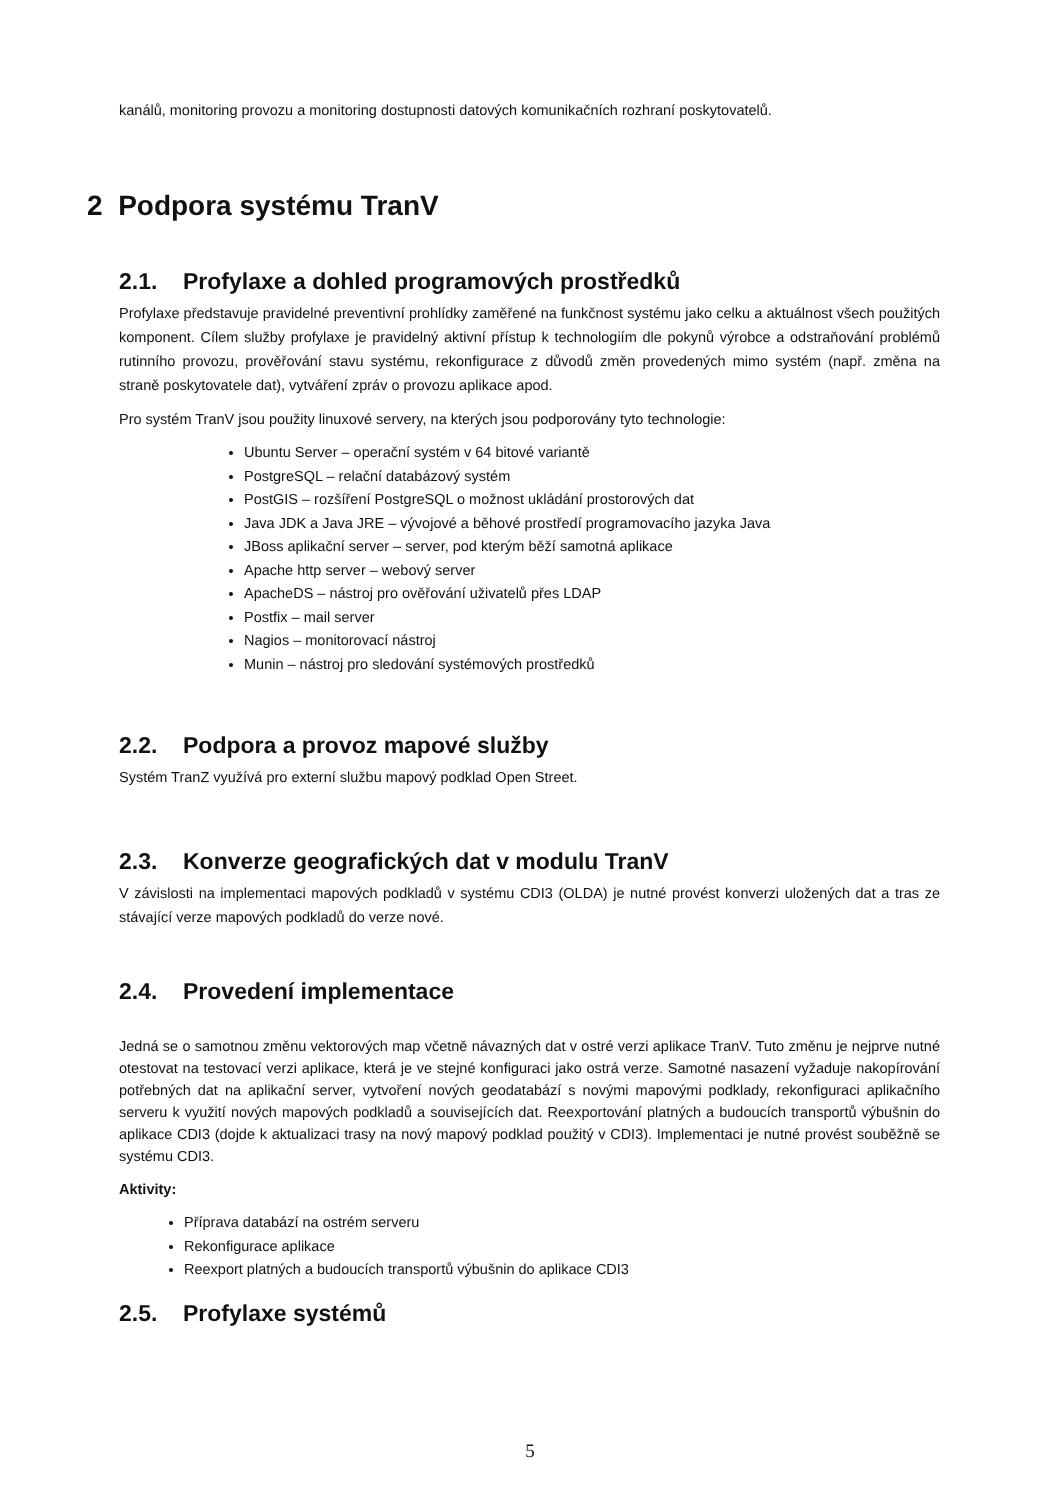kanálů, monitoring provozu a monitoring dostupnosti datových komunikačních rozhraní poskytovatelů.
2 Podpora systému TranV
2.1. Profylaxe a dohled programových prostředků
Profylaxe představuje pravidelné preventivní prohlídky zaměřené na funkčnost systému jako celku a aktuálnost všech použitých komponent. Cílem služby profylaxe je pravidelný aktivní přístup k technologiím dle pokynů výrobce a odstraňování problémů rutinního provozu, prověřování stavu systému, rekonfigurace z důvodů změn provedených mimo systém (např. změna na straně poskytovatele dat), vytváření zpráv o provozu aplikace apod.
Pro systém TranV jsou použity linuxové servery, na kterých jsou podporovány tyto technologie:
Ubuntu Server – operační systém v 64 bitové variantě
PostgreSQL – relační databázový systém
PostGIS – rozšíření PostgreSQL o možnost ukládání prostorových dat
Java JDK a Java JRE – vývojové a běhové prostředí programovacího jazyka Java
JBoss aplikační server – server, pod kterým běží samotná aplikace
Apache http server – webový server
ApacheDS – nástroj pro ověřování uživatelů přes LDAP
Postfix – mail server
Nagios – monitorovací nástroj
Munin – nástroj pro sledování systémových prostředků
2.2. Podpora a provoz mapové služby
Systém TranZ využívá pro externí službu mapový podklad Open Street.
2.3. Konverze geografických dat v modulu TranV
V závislosti na implementaci mapových podkladů v systému CDI3 (OLDA) je nutné provést konverzi uložených dat a tras ze stávající verze mapových podkladů do verze nové.
2.4. Provedení implementace
Jedná se o samotnou změnu vektorových map včetně návazných dat v ostré verzi aplikace TranV. Tuto změnu je nejprve nutné otestovat na testovací verzi aplikace, která je ve stejné konfiguraci jako ostrá verze. Samotné nasazení vyžaduje nakopírování potřebných dat na aplikační server, vytvoření nových geodatabází s novými mapovými podklady, rekonfiguraci aplikačního serveru k využití nových mapových podkladů a souvisejících dat. Reexportování platných a budoucích transportů výbušnin do aplikace CDI3 (dojde k aktualizaci trasy na nový mapový podklad použitý v CDI3). Implementaci je nutné provést souběžně se systému CDI3.
Aktivity:
Příprava databází na ostrém serveru
Rekonfigurace aplikace
Reexport platných a budoucích transportů výbušnin do aplikace CDI3
2.5. Profylaxe systémů
5